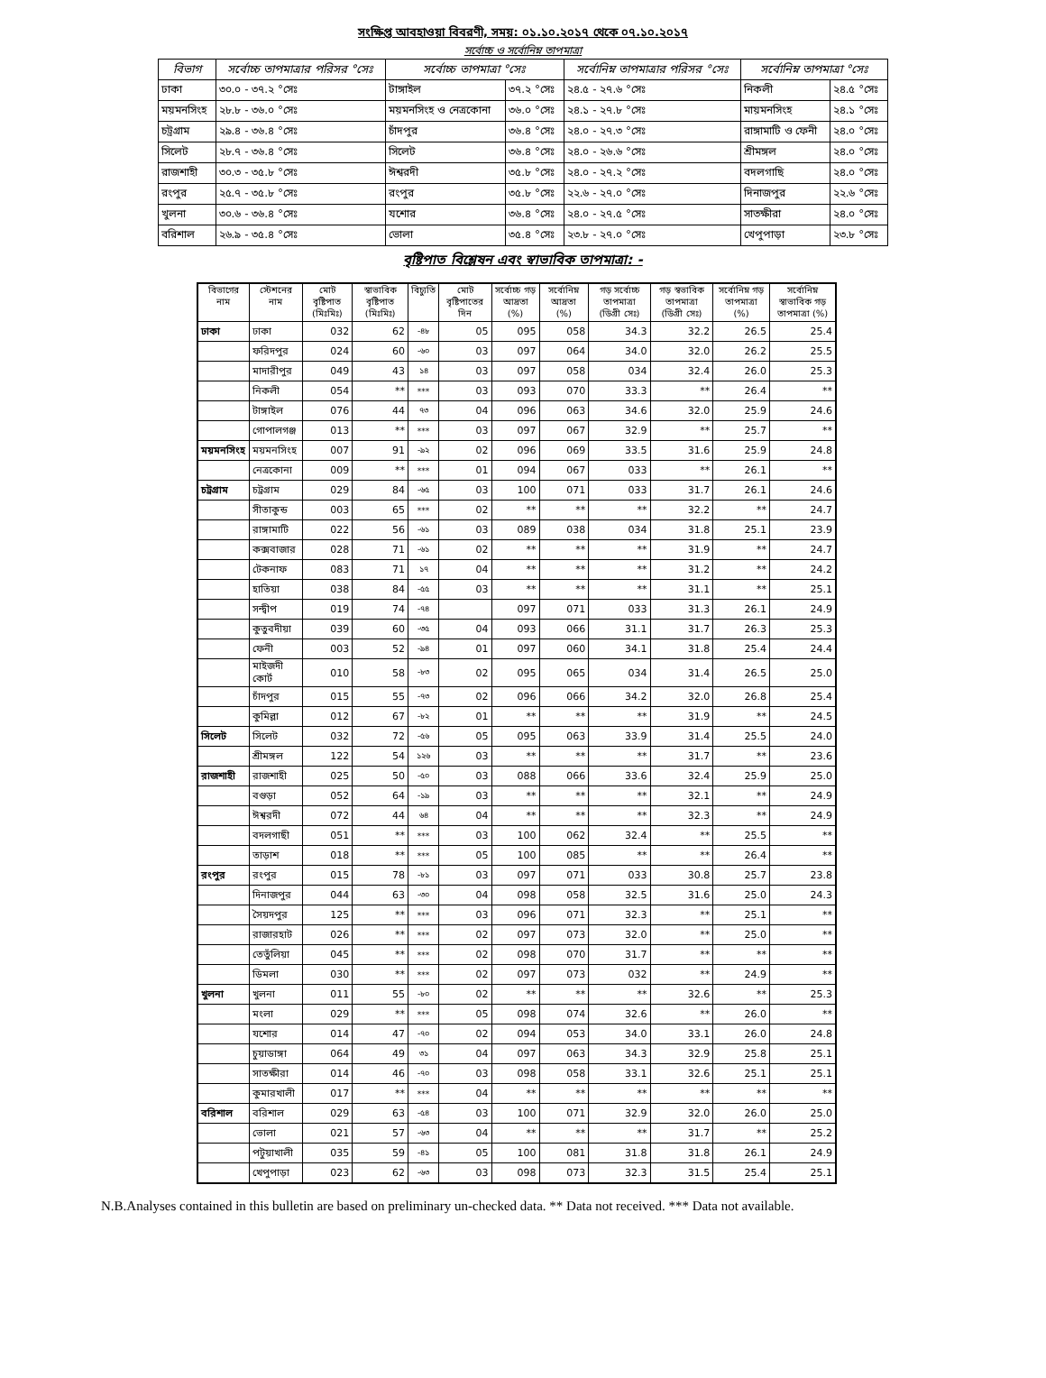সংক্ষিপ্ত আবহাওয়া বিবরণী, সময়: ০১.১০.২০১৭ থেকে ০৭.১০.২০১৭
সর্বোচ্চ ও সর্বোনিম্ন তাপমাত্রা
| বিভাগ | সর্বোচ্চ তাপমাত্রার পরিসর °সেঃ | সর্বোচ্চ তাপমাত্রা °সেঃ | | সর্বোনিম্ন তাপমাত্রার পরিসর °সেঃ | সর্বোনিম্ন তাপমাত্রা °সেঃ | |
| --- | --- | --- | --- | --- | --- | --- |
| ঢাকা | ৩০.০ - ৩৭.২ °সেঃ | টাঙ্গাইল | ৩৭.২ °সেঃ | ২৪.৫ - ২৭.৬ °সেঃ | নিকলী | ২৪.৫ °সেঃ |
| ময়মনসিংহ | ২৮.৮ - ৩৬.০ °সেঃ | ময়মনসিংহ ও নেত্রকোনা | ৩৬.০ °সেঃ | ২৪.১ - ২৭.৮ °সেঃ | মায়মনসিংহ | ২৪.১ °সেঃ |
| চট্রগ্রাম | ২৯.৪ - ৩৬.৪ °সেঃ | চাঁদপুর | ৩৬.৪ °সেঃ | ২৪.০ - ২৭.৩ °সেঃ | রাঙ্গামাটি ও ফেনী | ২৪.০ °সেঃ |
| সিলেট | ২৮.৭ - ৩৬.৪ °সেঃ | সিলেট | ৩৬.৪ °সেঃ | ২৪.০ - ২৬.৬ °সেঃ | শ্রীমঙ্গল | ২৪.০ °সেঃ |
| রাজশাহী | ৩০.৩ - ৩৫.৮ °সেঃ | ঈশ্বরদী | ৩৫.৮ °সেঃ | ২৪.০ - ২৭.২ °সেঃ | বদলগাছি | ২৪.০ °সেঃ |
| রংপুর | ২৫.৭ - ৩৫.৮ °সেঃ | রংপুর | ৩৫.৮ °সেঃ | ২২.৬ - ২৭.০ °সেঃ | দিনাজপুর | ২২.৬ °সেঃ |
| খুলনা | ৩০.৬ - ৩৬.৪ °সেঃ | যশোর | ৩৬.৪ °সেঃ | ২৪.০ - ২৭.৫ °সেঃ | সাতক্ষীরা | ২৪.০ °সেঃ |
| বরিশাল | ২৬.৯ - ৩৫.৪ °সেঃ | ভোলা | ৩৫.৪ °সেঃ | ২৩.৮ - ২৭.০ °সেঃ | খেপুপাড়া | ২৩.৮ °সেঃ |
বৃষ্টিপাত বিশ্লেষন এবং স্বাভাবিক তাপমাত্রা: -
| বিভাগের নাম | স্টেশনের নাম | মোট বৃষ্টিপাত (মিঃমিঃ) | স্বাভাবিক বৃষ্টিপাত (মিঃমিঃ) | বিচ্যুতি | মোট বৃষ্টিপাতের দিন | সর্বোচ্চ গড় আদ্রতা (%) | সর্বোনিম্ন আদ্রতা (%) | গড় সর্বোচ্চ তাপমাত্রা (ডিগ্রী সেঃ) | গড় স্বভাবিক তাপমাত্রা (ডিগ্রী সেঃ) | সর্বোনিম্ন গড় তাপমাত্রা (%) | সর্বোনিম্ন স্বাভাবিক গড় তাপমাত্রা (%) |
| --- | --- | --- | --- | --- | --- | --- | --- | --- | --- | --- | --- |
| ঢাকা | ঢাকা | 032 | 62 | -৪৮ | 05 | 095 | 058 | 34.3 | 32.2 | 26.5 | 25.4 |
| | ফরিদপুর | 024 | 60 | -৬০ | 03 | 097 | 064 | 34.0 | 32.0 | 26.2 | 25.5 |
| | মাদারীপুর | 049 | 43 | ১৪ | 03 | 097 | 058 | 034 | 32.4 | 26.0 | 25.3 |
| | নিকলী | 054 | ** | *** | 03 | 093 | 070 | 33.3 | ** | 26.4 | ** |
| | টাঙ্গাইল | 076 | 44 | ৭৩ | 04 | 096 | 063 | 34.6 | 32.0 | 25.9 | 24.6 |
| | গোপালগঞ্জ | 013 | ** | *** | 03 | 097 | 067 | 32.9 | ** | 25.7 | ** |
| ময়মনসিংহ | ময়মনসিংহ | 007 | 91 | -৯২ | 02 | 096 | 069 | 33.5 | 31.6 | 25.9 | 24.8 |
| | নেত্রকোনা | 009 | ** | *** | 01 | 094 | 067 | 033 | ** | 26.1 | ** |
| চট্রগ্রাম | চট্রগ্রাম | 029 | 84 | -৬৫ | 03 | 100 | 071 | 033 | 31.7 | 26.1 | 24.6 |
| | সীতাকুন্ড | 003 | 65 | *** | 02 | ** | ** | ** | 32.2 | ** | 24.7 |
| | রাঙ্গামাটি | 022 | 56 | -৬১ | 03 | 089 | 038 | 034 | 31.8 | 25.1 | 23.9 |
| | কক্সবাজার | 028 | 71 | -৬১ | 02 | ** | ** | ** | 31.9 | ** | 24.7 |
| | টেকনাফ | 083 | 71 | ১৭ | 04 | ** | ** | ** | 31.2 | ** | 24.2 |
| | হাতিয়া | 038 | 84 | -৫৫ | 03 | ** | ** | ** | 31.1 | ** | 25.1 |
| | সন্দ্বীপ | 019 | 74 | -৭৪ | | 097 | 071 | 033 | 31.3 | 26.1 | 24.9 |
| | কুতুবদীয়া | 039 | 60 | -৩৫ | 04 | 093 | 066 | 31.1 | 31.7 | 26.3 | 25.3 |
| | ফেনী | 003 | 52 | -৯৪ | 01 | 097 | 060 | 34.1 | 31.8 | 25.4 | 24.4 |
| | মাইজদী কোর্ট | 010 | 58 | -৮৩ | 02 | 095 | 065 | 034 | 31.4 | 26.5 | 25.0 |
| | চাঁদপুর | 015 | 55 | -৭৩ | 02 | 096 | 066 | 34.2 | 32.0 | 26.8 | 25.4 |
| | কুমিল্লা | 012 | 67 | -৮২ | 01 | ** | ** | ** | 31.9 | ** | 24.5 |
| সিলেট | সিলেট | 032 | 72 | -৫৬ | 05 | 095 | 063 | 33.9 | 31.4 | 25.5 | 24.0 |
| | শ্রীমঙ্গল | 122 | 54 | ১২৬ | 03 | ** | ** | ** | 31.7 | ** | 23.6 |
| রাজশাহী | রাজশাহী | 025 | 50 | -৫০ | 03 | 088 | 066 | 33.6 | 32.4 | 25.9 | 25.0 |
| | বগুড়া | 052 | 64 | -১৯ | 03 | ** | ** | ** | 32.1 | ** | 24.9 |
| | ঈশ্বরদী | 072 | 44 | ৬৪ | 04 | ** | ** | ** | 32.3 | ** | 24.9 |
| | বদলগাছী | 051 | ** | *** | 03 | 100 | 062 | 32.4 | ** | 25.5 | ** |
| | তাড়াশ | 018 | ** | *** | 05 | 100 | 085 | ** | ** | 26.4 | ** |
| রংপুর | রংপুর | 015 | 78 | -৮১ | 03 | 097 | 071 | 033 | 30.8 | 25.7 | 23.8 |
| | দিনাজপুর | 044 | 63 | -৩০ | 04 | 098 | 058 | 32.5 | 31.6 | 25.0 | 24.3 |
| | সৈয়দপুর | 125 | ** | *** | 03 | 096 | 071 | 32.3 | ** | 25.1 | ** |
| | রাজারহাট | 026 | ** | *** | 02 | 097 | 073 | 32.0 | ** | 25.0 | ** |
| | তেতুঁলিয়া | 045 | ** | *** | 02 | 098 | 070 | 31.7 | ** | ** | ** |
| | ডিমলা | 030 | ** | *** | 02 | 097 | 073 | 032 | ** | 24.9 | ** |
| খুলনা | খুলনা | 011 | 55 | -৮০ | 02 | ** | ** | ** | 32.6 | ** | 25.3 |
| | মংলা | 029 | ** | *** | 05 | 098 | 074 | 32.6 | ** | 26.0 | ** |
| | যশোর | 014 | 47 | -৭০ | 02 | 094 | 053 | 34.0 | 33.1 | 26.0 | 24.8 |
| | চুয়াডাঙ্গা | 064 | 49 | ৩১ | 04 | 097 | 063 | 34.3 | 32.9 | 25.8 | 25.1 |
| | সাতক্ষীরা | 014 | 46 | -৭০ | 03 | 098 | 058 | 33.1 | 32.6 | 25.1 | 25.1 |
| | কুমারখালী | 017 | ** | *** | 04 | ** | ** | ** | ** | ** | ** |
| বরিশাল | বরিশাল | 029 | 63 | -৫৪ | 03 | 100 | 071 | 32.9 | 32.0 | 26.0 | 25.0 |
| | ভোলা | 021 | 57 | -৬৩ | 04 | ** | ** | ** | 31.7 | ** | 25.2 |
| | পটুয়াখালী | 035 | 59 | -৪১ | 05 | 100 | 081 | 31.8 | 31.8 | 26.1 | 24.9 |
| | খেপুপাড়া | 023 | 62 | -৬৩ | 03 | 098 | 073 | 32.3 | 31.5 | 25.4 | 25.1 |
N.B.Analyses contained in this bulletin are based on preliminary un-checked data. ** Data not received. *** Data not available.